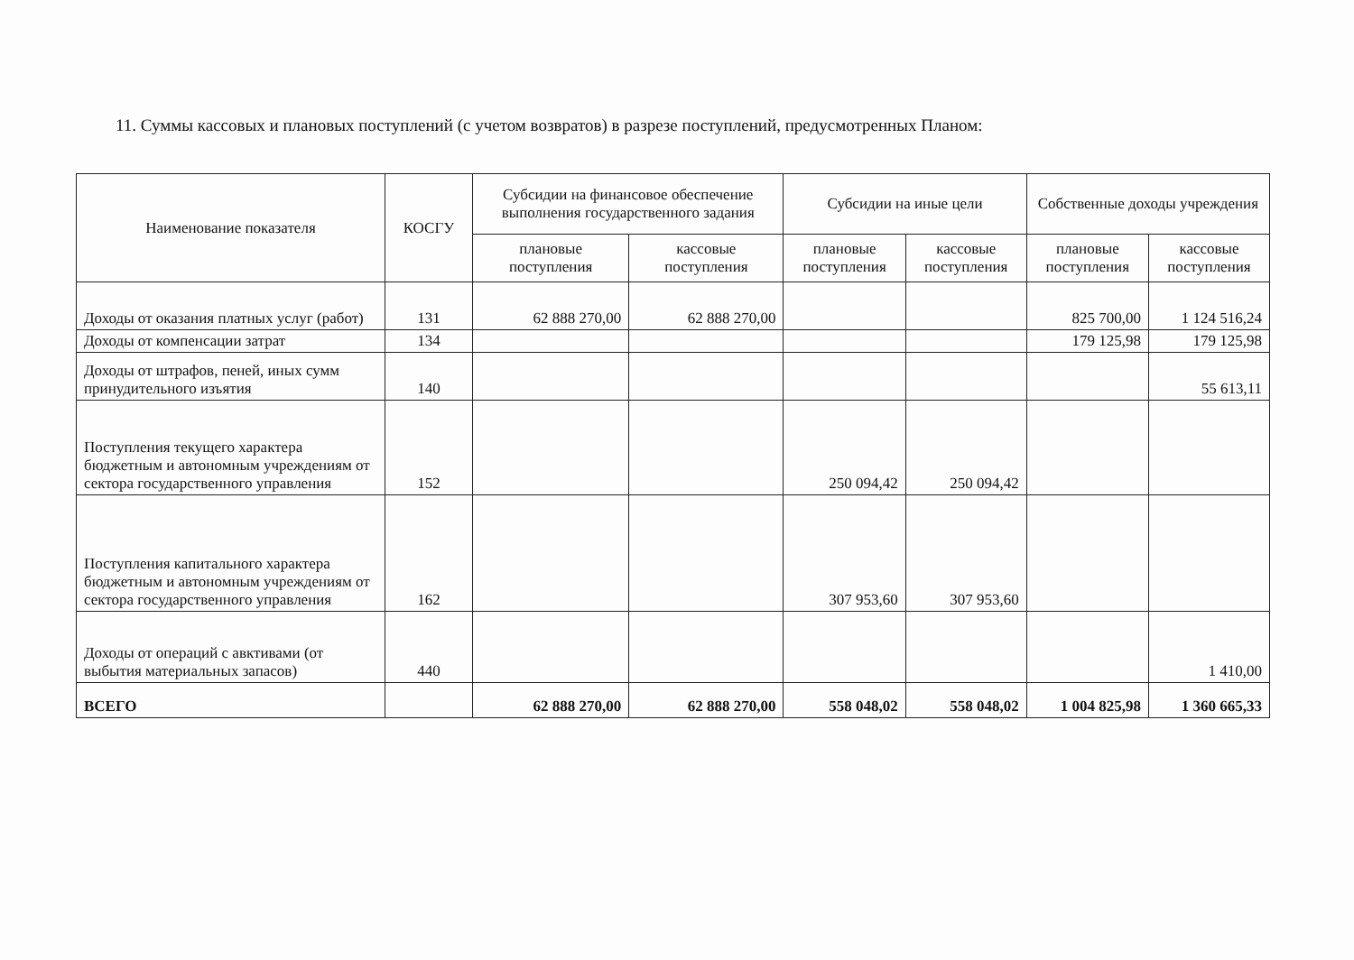11. Суммы кассовых и плановых поступлений (с учетом возвратов) в разрезе поступлений, предусмотренных Планом:
| Наименование показателя | КОСГУ | Субсидии на финансовое обеспечение выполнения государственного задания | | Субсидии на иные цели | | Собственные доходы учреждения | |
| --- | --- | --- | --- | --- | --- | --- | --- |
| | | плановые поступления | кассовые поступления | плановые поступления | кассовые поступления | плановые поступления | кассовые поступления |
| Доходы от оказания платных услуг (работ) | 131 | 62 888 270,00 | 62 888 270,00 | | | 825 700,00 | 1 124 516,24 |
| Доходы от компенсации затрат | 134 | | | | | 179 125,98 | 179 125,98 |
| Доходы от штрафов, пеней, иных сумм принудительного изъятия | 140 | | | | | | 55 613,11 |
| Поступления текущего характера бюджетным и автономным учреждениям от сектора государственного управления | 152 | | | 250 094,42 | 250 094,42 | | |
| Поступления капитального характера бюджетным и автономным учреждениям от сектора государственного управления | 162 | | | 307 953,60 | 307 953,60 | | |
| Доходы от операций с авктивами (от выбытия материальных запасов) | 440 | | | | | | 1 410,00 |
| ВСЕГО | | 62 888 270,00 | 62 888 270,00 | 558 048,02 | 558 048,02 | 1 004 825,98 | 1 360 665,33 |